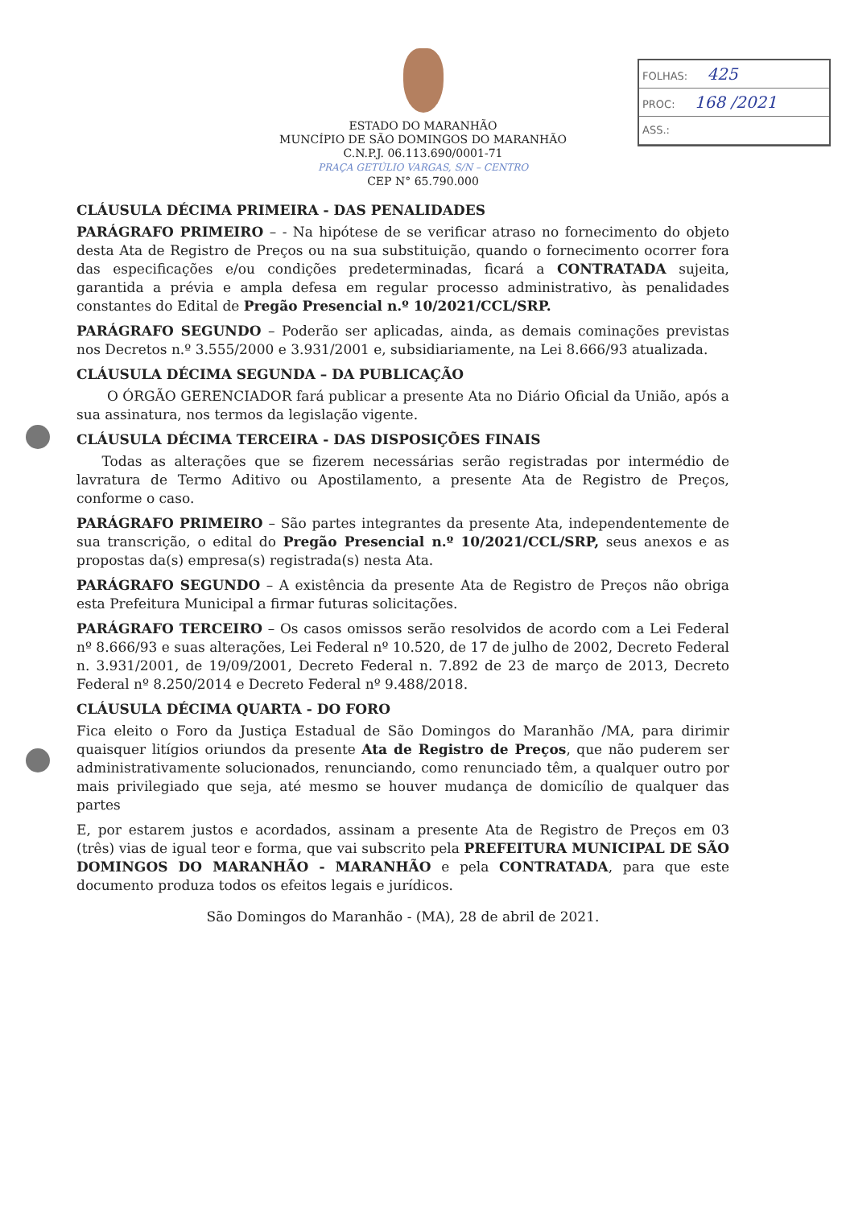FOLHAS: 425
PROC: 168 /2021
ASS.:
ESTADO DO MARANHÃO
MUNCÍPIO DE SÃO DOMINGOS DO MARANHÃO
C.N.P.J. 06.113.690/0001-71
PRAÇA GETÚLIO VARGAS, S/N – CENTRO
CEP N° 65.790.000
CLÁUSULA DÉCIMA PRIMEIRA - DAS PENALIDADES
PARÁGRAFO PRIMEIRO – - Na hipótese de se verificar atraso no fornecimento do objeto desta Ata de Registro de Preços ou na sua substituição, quando o fornecimento ocorrer fora das especificações e/ou condições predeterminadas, ficará a CONTRATADA sujeita, garantida a prévia e ampla defesa em regular processo administrativo, às penalidades constantes do Edital de Pregão Presencial n.º 10/2021/CCL/SRP.
PARÁGRAFO SEGUNDO – Poderão ser aplicadas, ainda, as demais cominações previstas nos Decretos n.º 3.555/2000 e 3.931/2001 e, subsidiariamente, na Lei 8.666/93 atualizada.
CLÁUSULA DÉCIMA SEGUNDA – DA PUBLICAÇÃO
O ÓRGÃO GERENCIADOR fará publicar a presente Ata no Diário Oficial da União, após a sua assinatura, nos termos da legislação vigente.
CLÁUSULA DÉCIMA TERCEIRA - DAS DISPOSIÇÕES FINAIS
Todas as alterações que se fizerem necessárias serão registradas por intermédio de lavratura de Termo Aditivo ou Apostilamento, a presente Ata de Registro de Preços, conforme o caso.
PARÁGRAFO PRIMEIRO – São partes integrantes da presente Ata, independentemente de sua transcrição, o edital do Pregão Presencial n.º 10/2021/CCL/SRP, seus anexos e as propostas da(s) empresa(s) registrada(s) nesta Ata.
PARÁGRAFO SEGUNDO – A existência da presente Ata de Registro de Preços não obriga esta Prefeitura Municipal a firmar futuras solicitações.
PARÁGRAFO TERCEIRO – Os casos omissos serão resolvidos de acordo com a Lei Federal nº 8.666/93 e suas alterações, Lei Federal nº 10.520, de 17 de julho de 2002, Decreto Federal n. 3.931/2001, de 19/09/2001, Decreto Federal n. 7.892 de 23 de março de 2013, Decreto Federal nº 8.250/2014 e Decreto Federal nº 9.488/2018.
CLÁUSULA DÉCIMA QUARTA - DO FORO
Fica eleito o Foro da Justiça Estadual de São Domingos do Maranhão /MA, para dirimir quaisquer litígios oriundos da presente Ata de Registro de Preços, que não puderem ser administrativamente solucionados, renunciando, como renunciado têm, a qualquer outro por mais privilegiado que seja, até mesmo se houver mudança de domicílio de qualquer das partes
E, por estarem justos e acordados, assinam a presente Ata de Registro de Preços em 03 (três) vias de igual teor e forma, que vai subscrito pela PREFEITURA MUNICIPAL DE SÃO DOMINGOS DO MARANHÃO - MARANHÃO e pela CONTRATADA, para que este documento produza todos os efeitos legais e jurídicos.
São Domingos do Maranhão - (MA), 28 de abril de 2021.